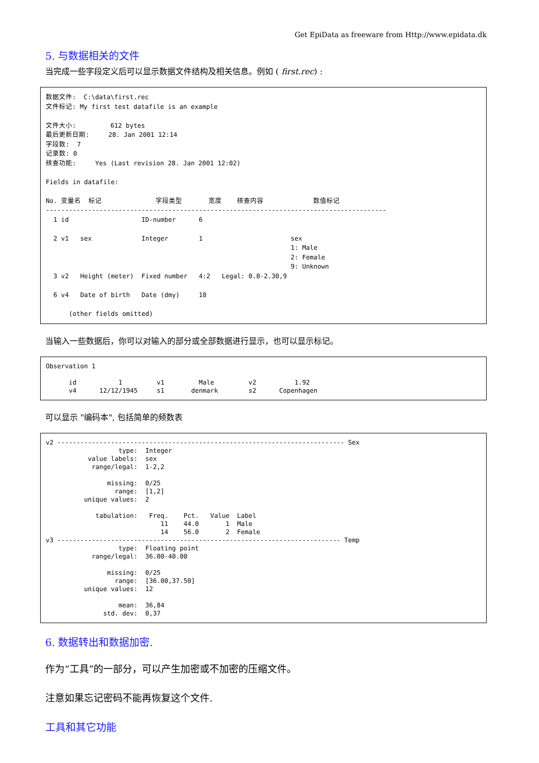Get EpiData as freeware from Http://www.epidata.dk
5. 与数据相关的文件
当完成一些字段定义后可以显示数据文件结构及相关信息。例如 ( first.rec) :
数据文件: C:\data\first.rec 文件标记: My first test datafile is an example 文件大小: 612 bytes 最后更新日期: 28. Jan 2001 12:14 字段数: 7 记录数: 0 核查功能: Yes (Last revision 28. Jan 2001 12:02) Fields in datafile: No. 变量名 标记 字段类型 宽度 核查内容 数值标记 ----------------------------------------------------------------------------------------- 1 id ID-number 6 2 v1 sex Integer 1 sex 1: Male 2: Female 9: Unknown 3 v2 Height (meter) Fixed number 4:2 Legal: 0.0-2.30,9 6 v4 Date of birth Date (dmy) 10 (other fields omitted)
当输入一些数据后，你可以对输入的部分或全部数据进行显示，也可以显示标记。
Observation 1 id 1 v1 Male v2 1.92 v4 12/12/1945 s1 denmark s2 Copenhagen
可以显示 "编码本", 包括简单的频数表
v2 --------------------------------------------------------------------------- Sex type: Integer value labels: sex range/legal: 1-2,2 missing: 0/25 range: [1,2] unique values: 2 tabulation: Freq. Pct. Value Label 11 44.0 1 Male 14 56.0 2 Female v3 -------------------------------------------------------------------------- Temp type: Floating point range/legal: 36.00-40.00 missing: 0/25 range: [36.00,37.50] unique values: 12 mean: 36,84 std. dev: 0,37
6. 数据转出和数据加密.
作为“工具”的一部分，可以产生加密或不加密的压缩文件。
注意如果忘记密码不能再恢复这个文件.
工具和其它功能